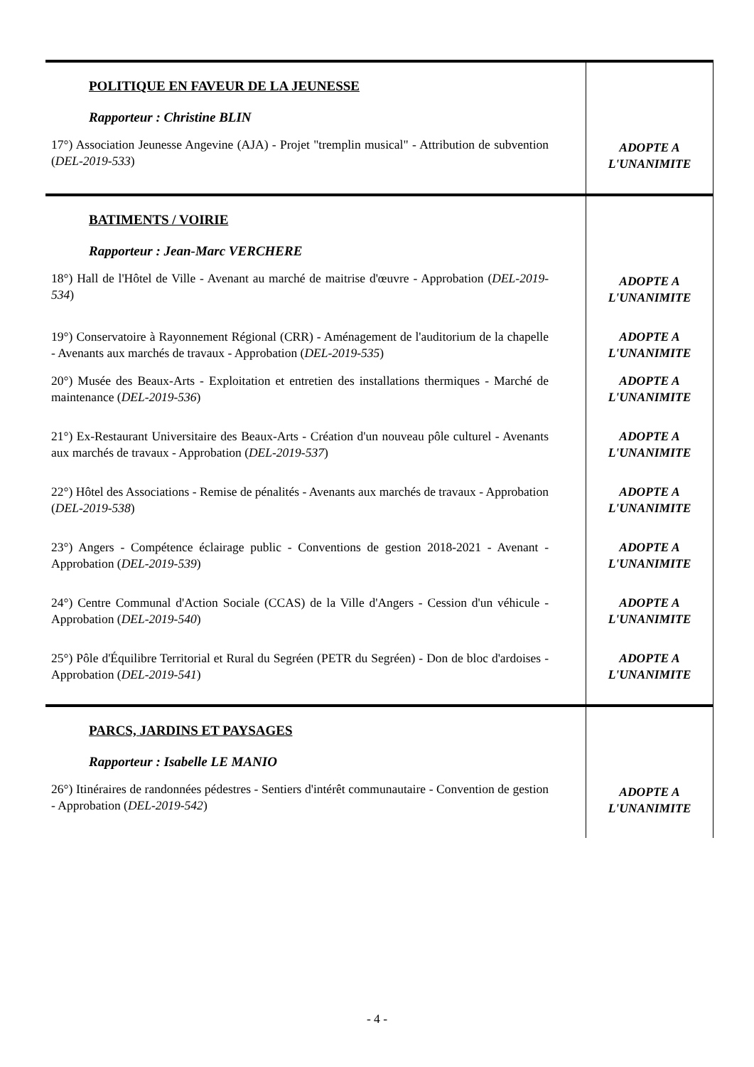| POLITIQUE EN FAVEUR DE LA JEUNESSE Rapporteur : Christine BLIN 17°) Association Jeunesse Angevine (AJA) - Projet "tremplin musical" - Attribution de subvention ( DEL-2019-533 ) | ADOPTE A L'UNANIMITE |
| BATIMENTS / VOIRIE Rapporteur : Jean-Marc VERCHERE 18°) Hall de l'Hôtel de Ville - Avenant au marché de maitrise d'œuvre - Approbation ( DEL-2019-534 ) | ADOPTE A L'UNANIMITE |
| 19°) Conservatoire à Rayonnement Régional (CRR) - Aménagement de l'auditorium de la chapelle - Avenants aux marchés de travaux - Approbation ( DEL-2019-535 ) | ADOPTE A L'UNANIMITE |
| 20°) Musée des Beaux-Arts - Exploitation et entretien des installations thermiques - Marché de maintenance ( DEL-2019-536 ) | ADOPTE A L'UNANIMITE |
| 21°) Ex-Restaurant Universitaire des Beaux-Arts - Création d'un nouveau pôle culturel - Avenants aux marchés de travaux - Approbation ( DEL-2019-537 ) | ADOPTE A L'UNANIMITE |
| 22°) Hôtel des Associations - Remise de pénalités - Avenants aux marchés de travaux - Approbation ( DEL-2019-538 ) | ADOPTE A L'UNANIMITE |
| 23°) Angers - Compétence éclairage public - Conventions de gestion 2018-2021 - Avenant - Approbation ( DEL-2019-539 ) | ADOPTE A L'UNANIMITE |
| 24°) Centre Communal d'Action Sociale (CCAS) de la Ville d'Angers - Cession d'un véhicule - Approbation ( DEL-2019-540 ) | ADOPTE A L'UNANIMITE |
| 25°) Pôle d'Équilibre Territorial et Rural du Segréen (PETR du Segréen) - Don de bloc d'ardoises - Approbation ( DEL-2019-541 ) | ADOPTE A L'UNANIMITE |
| PARCS, JARDINS ET PAYSAGES Rapporteur : Isabelle LE MANIO 26°) Itinéraires de randonnées pédestres - Sentiers d'intérêt communautaire - Convention de gestion - Approbation ( DEL-2019-542 ) | ADOPTE A L'UNANIMITE |
- 4 -